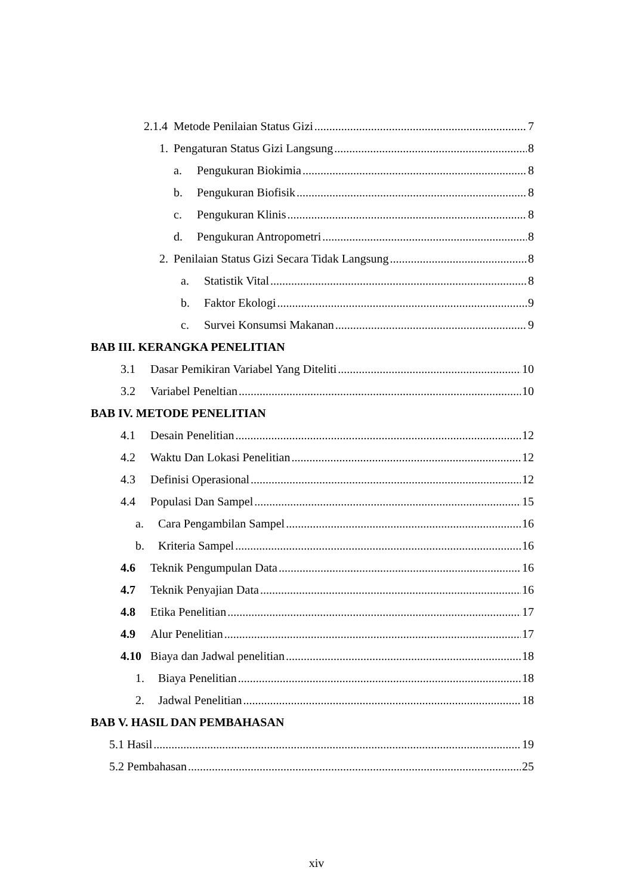2.1.4 Metode Penilaian Status Gizi 7
1. Pengaturan Status Gizi Langsung 8
a. Pengukuran Biokimia 8
b. Pengukuran Biofisik 8
c. Pengukuran Klinis 8
d. Pengukuran Antropometri 8
2. Penilaian Status Gizi Secara Tidak Langsung 8
a. Statistik Vital 8
b. Faktor Ekologi 9
c. Survei Konsumsi Makanan 9
BAB III. KERANGKA PENELITIAN
3.1 Dasar Pemikiran Variabel Yang Diteliti 10
3.2 Variabel Peneltian 10
BAB IV. METODE PENELITIAN
4.1 Desain Penelitian 12
4.2 Waktu Dan Lokasi Penelitian 12
4.3 Definisi Operasional 12
4.4 Populasi Dan Sampel 15
a. Cara Pengambilan Sampel 16
b. Kriteria Sampel 16
4.6 Teknik Pengumpulan Data 16
4.7 Teknik Penyajian Data 16
4.8 Etika Penelitian 17
4.9 Alur Penelitian 17
4.10 Biaya dan Jadwal penelitian 18
1. Biaya Penelitian 18
2. Jadwal Penelitian 18
BAB V. HASIL DAN PEMBAHASAN
5.1 Hasil 19
5.2 Pembahasan 25
xiv